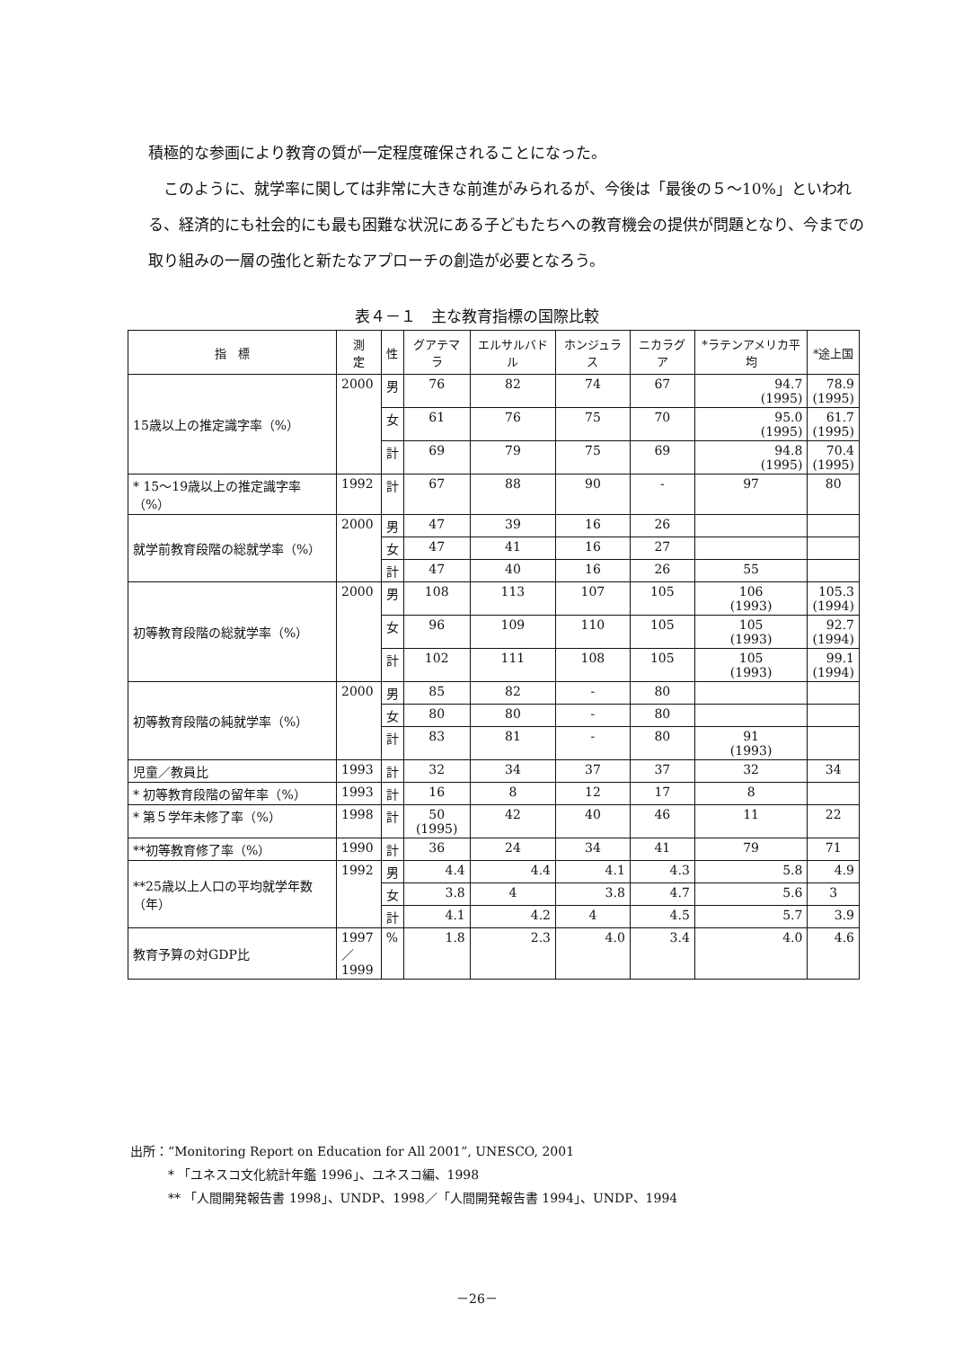積極的な参画により教育の質が一定程度確保されることになった。
　このように、就学率に関しては非常に大きな前進がみられるが、今後は「最後の５～10%」といわれる、経済的にも社会的にも最も困難な状況にある子どもたちへの教育機会の提供が問題となり、今までの取り組みの一層の強化と新たなアプローチの創造が必要となろう。
表４－１　主な教育指標の国際比較
| 指 標 | 測 定 | 性 | グアテマラ | エルサルバドル | ホンジュラス | ニカラグア | *ラテンアメリカ平均 | *途上国 |
| --- | --- | --- | --- | --- | --- | --- | --- | --- |
| 15歳以上の推定識字率（%） | 2000 | 男 | 76 | 82 | 74 | 67 | 94.7 (1995) | 78.9 (1995) |
| | | 女 | 61 | 76 | 75 | 70 | 95.0 (1995) | 61.7 (1995) |
| | | 計 | 69 | 79 | 75 | 69 | 94.8 (1995) | 70.4 (1995) |
| * 15～19歳以上の推定識字率（%） | 1992 | 計 | 67 | 88 | 90 | - | 97 | 80 |
| 就学前教育段階の総就学率（%） | 2000 | 男 | 47 | 39 | 16 | 26 | | |
| | | 女 | 47 | 41 | 16 | 27 | | |
| | | 計 | 47 | 40 | 16 | 26 | 55 | |
| 初等教育段階の総就学率（%） | 2000 | 男 | 108 | 113 | 107 | 105 | 106 (1993) | 105.3 (1994) |
| | | 女 | 96 | 109 | 110 | 105 | 105 (1993) | 92.7 (1994) |
| | | 計 | 102 | 111 | 108 | 105 | 105 (1993) | 99.1 (1994) |
| 初等教育段階の純就学率（%） | 2000 | 男 | 85 | 82 | - | 80 | | |
| | | 女 | 80 | 80 | - | 80 | | |
| | | 計 | 83 | 81 | - | 80 | 91 (1993) | |
| 児童／教員比 | 1993 | 計 | 32 | 34 | 37 | 37 | 32 | 34 |
| * 初等教育段階の留年率（%） | 1993 | 計 | 16 | 8 | 12 | 17 | 8 | |
| * 第５学年未修了率（%） | 1998 | 計 | 50 (1995) | 42 | 40 | 46 | 11 | 22 |
| **初等教育修了率（%） | 1990 | 計 | 36 | 24 | 34 | 41 | 79 | 71 |
| **25歳以上人口の平均就学年数（年） | 1992 | 男 | 4.4 | 4.4 | 4.1 | 4.3 | 5.8 | 4.9 |
| | | 女 | 3.8 | 4 | 3.8 | 4.7 | 5.6 | 3 |
| | | 計 | 4.1 | 4.2 | 4 | 4.5 | 5.7 | 3.9 |
| 教育予算の対GDP比 | 1997 ／ 1999 | % | 1.8 | 2.3 | 4.0 | 3.4 | 4.0 | 4.6 |
出所：“Monitoring Report on Education for All 2001”, UNESCO, 2001
　　　* 「ユネスコ文化統計年鑑 1996」、ユネスコ編、1998
　　　** 「人間開発報告書 1998」、UNDP、1998／「人間開発報告書 1994」、UNDP、1994
－26－